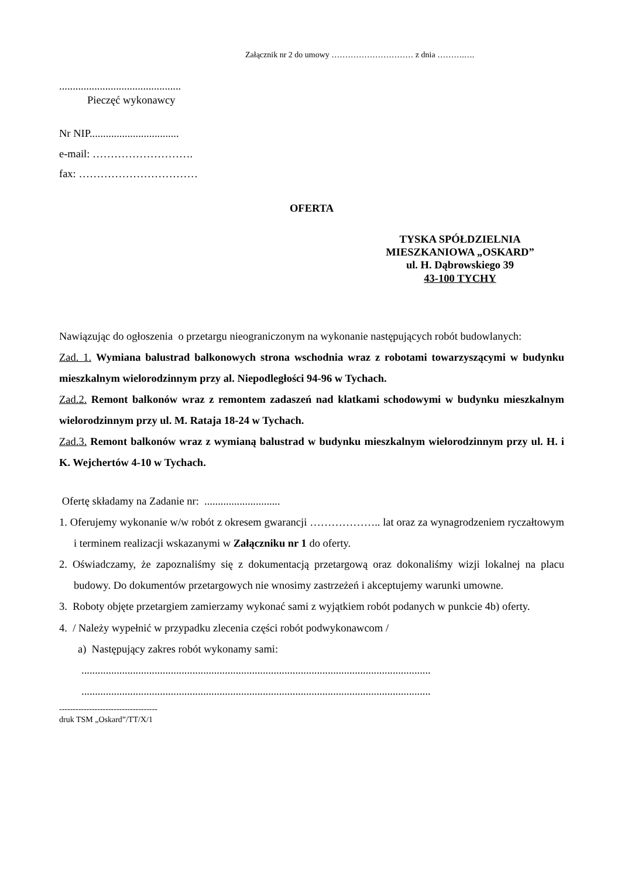Załącznik nr 2 do umowy ………………………… z dnia ……….….
.............................................
Pieczęć wykonawcy
Nr NIP.................................
e-mail: ……………………….
fax: ……………………………
OFERTA
TYSKA SPÓŁDZIELNIA
MIESZKANIOWA „OSKARD”
ul. H. Dąbrowskiego 39
43-100 TYCHY
Nawiązując do ogłoszenia o przetargu nieograniczonym na wykonanie następujących robót budowlanych:
Zad. 1. Wymiana balustrad balkonowych strona wschodnia wraz z robotami towarzyszącymi w budynku mieszkalnym wielorodzinnym przy al. Niepodległości 94-96 w Tychach.
Zad.2. Remont balkonów wraz z remontem zadaszeń nad klatkami schodowymi w budynku mieszkalnym wielorodzinnym przy ul. M. Rataja 18-24 w Tychach.
Zad.3. Remont balkonów wraz z wymianą balustrad w budynku mieszkalnym wielorodzinnym przy ul. H. i K. Wejchertów 4-10 w Tychach.
Ofertę składamy na Zadanie nr: ............................
1. Oferujemy wykonanie w/w robót z okresem gwarancji ……………….. lat oraz za wynagrodzeniem ryczałtowym i terminem realizacji wskazanymi w Załączniku nr 1 do oferty.
2. Oświadczamy, że zapoznaliśmy się z dokumentacją przetargową oraz dokonaliśmy wizji lokalnej na placu budowy. Do dokumentów przetargowych nie wnosimy zastrzeżeń i akceptujemy warunki umowne.
3. Roboty objęte przetargiem zamierzamy wykonać sami z wyjątkiem robót podanych w punkcie 4b) oferty.
4. / Należy wypełnić w przypadku zlecenia części robót podwykonawcom /
a) Następujący zakres robót wykonamy sami:
.................................................................................................................................
.................................................................................................................................
------------------------------------
druk TSM „Oskard”/TT/X/1